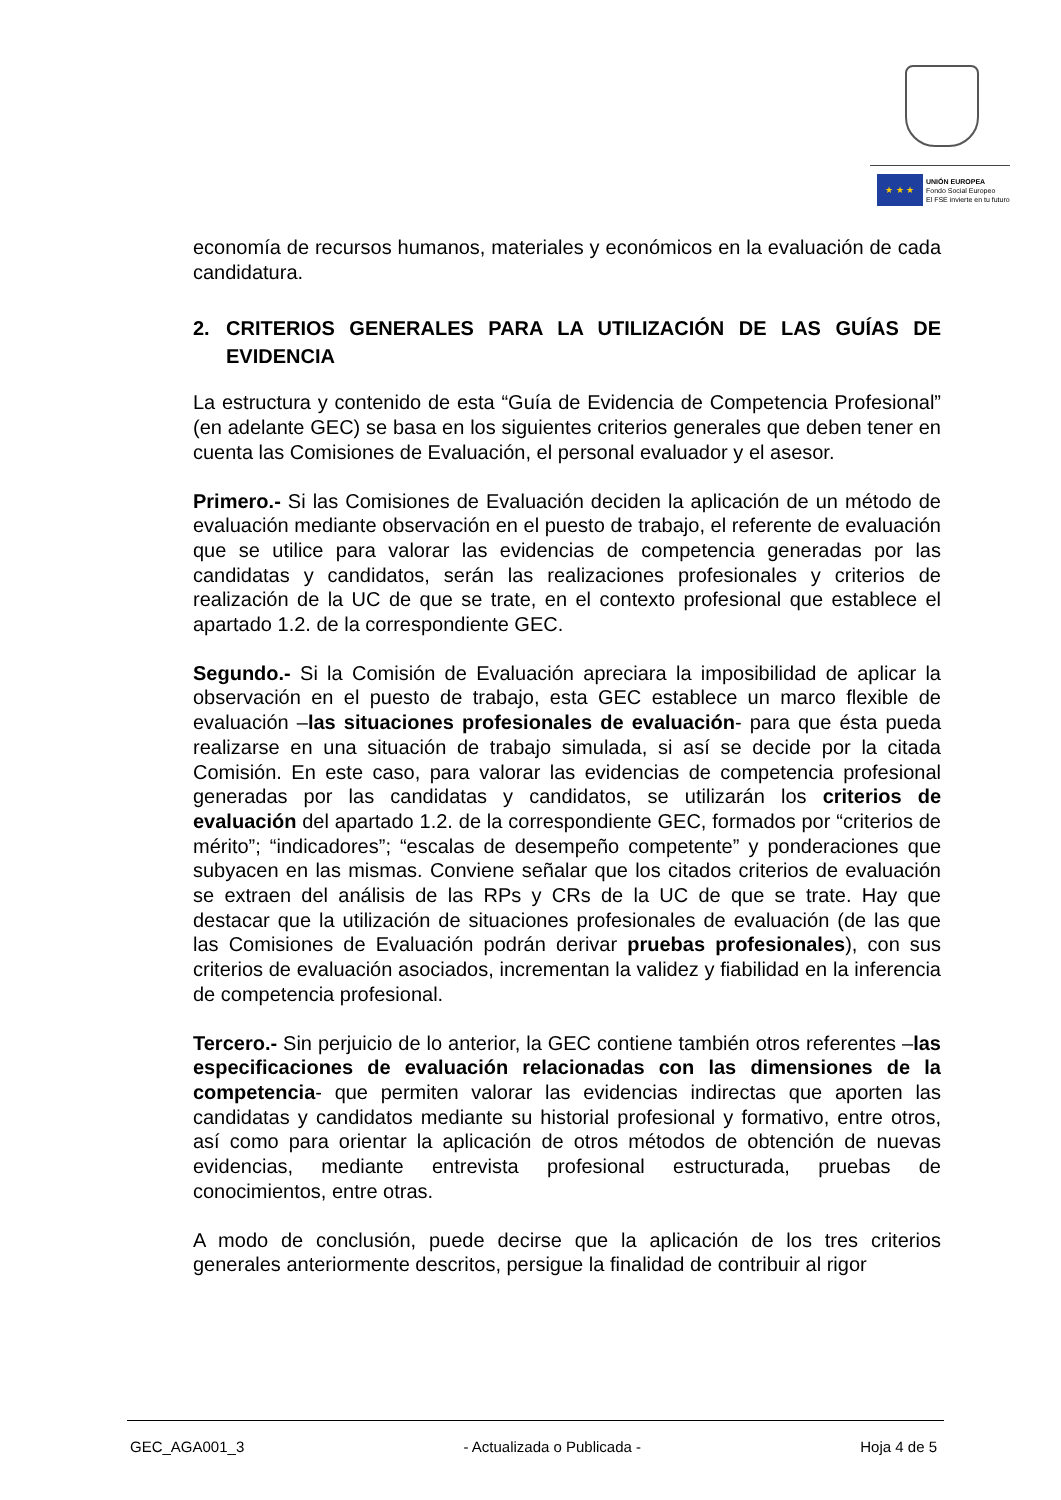★ ★ ★
UNIÓN EUROPEA
Fondo Social Europeo
El FSE invierte en tu futuro
economía de recursos humanos, materiales y económicos en la evaluación de cada candidatura.
2. CRITERIOS GENERALES PARA LA UTILIZACIÓN DE LAS GUÍAS DE EVIDENCIA
La estructura y contenido de esta “Guía de Evidencia de Competencia Profesional” (en adelante GEC) se basa en los siguientes criterios generales que deben tener en cuenta las Comisiones de Evaluación, el personal evaluador y el asesor.
Primero.- Si las Comisiones de Evaluación deciden la aplicación de un método de evaluación mediante observación en el puesto de trabajo, el referente de evaluación que se utilice para valorar las evidencias de competencia generadas por las candidatas y candidatos, serán las realizaciones profesionales y criterios de realización de la UC de que se trate, en el contexto profesional que establece el apartado 1.2. de la correspondiente GEC.
Segundo.- Si la Comisión de Evaluación apreciara la imposibilidad de aplicar la observación en el puesto de trabajo, esta GEC establece un marco flexible de evaluación –las situaciones profesionales de evaluación- para que ésta pueda realizarse en una situación de trabajo simulada, si así se decide por la citada Comisión. En este caso, para valorar las evidencias de competencia profesional generadas por las candidatas y candidatos, se utilizarán los criterios de evaluación del apartado 1.2. de la correspondiente GEC, formados por “criterios de mérito”; “indicadores”; “escalas de desempeño competente” y ponderaciones que subyacen en las mismas. Conviene señalar que los citados criterios de evaluación se extraen del análisis de las RPs y CRs de la UC de que se trate. Hay que destacar que la utilización de situaciones profesionales de evaluación (de las que las Comisiones de Evaluación podrán derivar pruebas profesionales), con sus criterios de evaluación asociados, incrementan la validez y fiabilidad en la inferencia de competencia profesional.
Tercero.- Sin perjuicio de lo anterior, la GEC contiene también otros referentes –las especificaciones de evaluación relacionadas con las dimensiones de la competencia- que permiten valorar las evidencias indirectas que aporten las candidatas y candidatos mediante su historial profesional y formativo, entre otros, así como para orientar la aplicación de otros métodos de obtención de nuevas evidencias, mediante entrevista profesional estructurada, pruebas de conocimientos, entre otras.
A modo de conclusión, puede decirse que la aplicación de los tres criterios generales anteriormente descritos, persigue la finalidad de contribuir al rigor
GEC_AGA001_3 - Actualizada o Publicada - Hoja 4 de 5